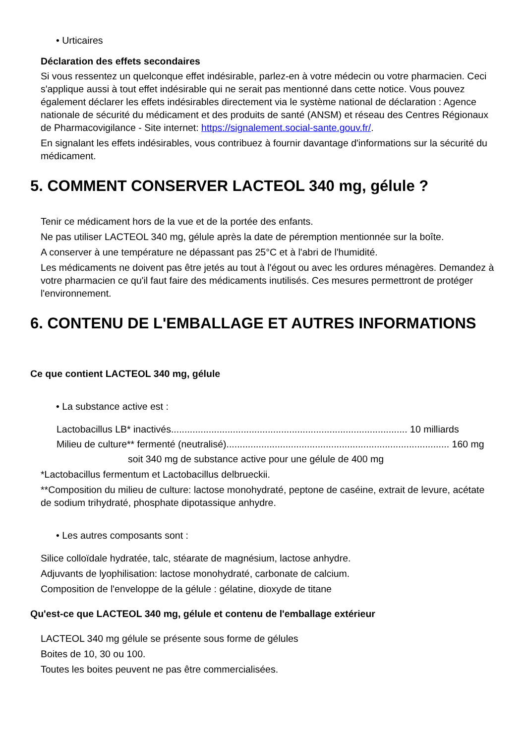• Urticaires
Déclaration des effets secondaires
Si vous ressentez un quelconque effet indésirable, parlez-en à votre médecin ou votre pharmacien. Ceci s'applique aussi à tout effet indésirable qui ne serait pas mentionné dans cette notice. Vous pouvez également déclarer les effets indésirables directement via le système national de déclaration : Agence nationale de sécurité du médicament et des produits de santé (ANSM) et réseau des Centres Régionaux de Pharmacovigilance - Site internet: https://signalement.social-sante.gouv.fr/.
En signalant les effets indésirables, vous contribuez à fournir davantage d'informations sur la sécurité du médicament.
5. COMMENT CONSERVER LACTEOL 340 mg, gélule ?
Tenir ce médicament hors de la vue et de la portée des enfants.
Ne pas utiliser LACTEOL 340 mg, gélule après la date de péremption mentionnée sur la boîte.
A conserver à une température ne dépassant pas 25°C et à l'abri de l'humidité.
Les médicaments ne doivent pas être jetés au tout à l'égout ou avec les ordures ménagères. Demandez à votre pharmacien ce qu'il faut faire des médicaments inutilisés. Ces mesures permettront de protéger l'environnement.
6. CONTENU DE L'EMBALLAGE ET AUTRES INFORMATIONS
Ce que contient LACTEOL 340 mg, gélule
• La substance active est :
Lactobacillus LB* inactivés........................................................................................ 10 milliards
Milieu de culture** fermenté (neutralisé)................................................................................... 160 mg
soit 340 mg de substance active pour une gélule de 400 mg
*Lactobacillus fermentum et Lactobacillus delbrueckii.
**Composition du milieu de culture: lactose monohydraté, peptone de caséine, extrait de levure, acétate de sodium trihydraté, phosphate dipotassique anhydre.
• Les autres composants sont :
Silice colloïdale hydratée, talc, stéarate de magnésium, lactose anhydre.
Adjuvants de lyophilisation: lactose monohydraté, carbonate de calcium.
Composition de l'enveloppe de la gélule : gélatine, dioxyde de titane
Qu'est-ce que LACTEOL 340 mg, gélule et contenu de l'emballage extérieur
LACTEOL 340 mg gélule se présente sous forme de gélules
Boites de 10, 30 ou 100.
Toutes les boites peuvent ne pas être commercialisées.